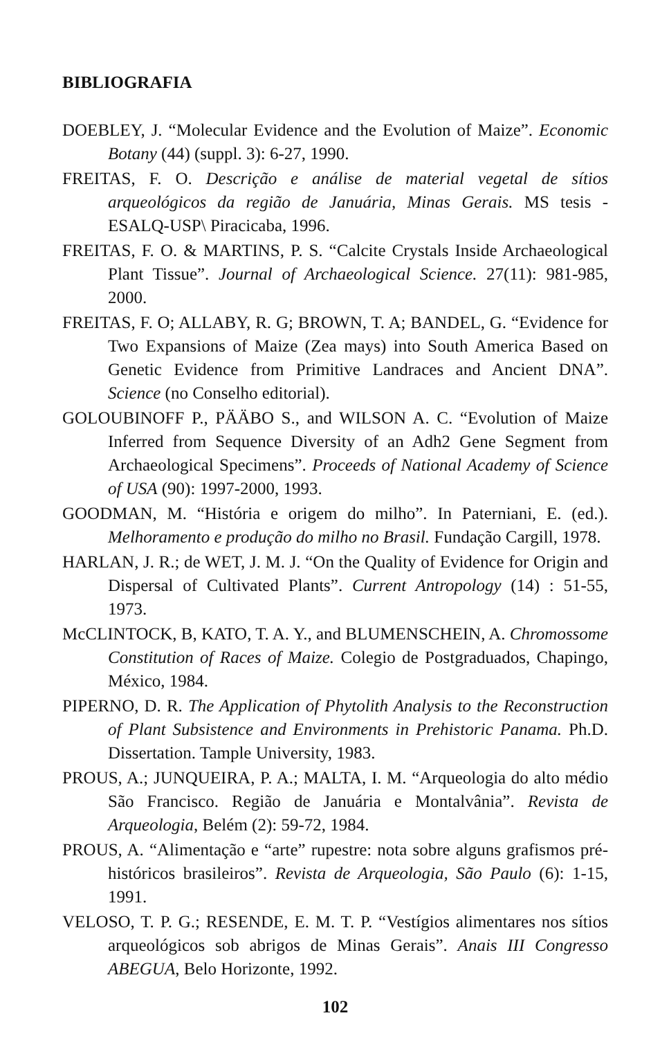BIBLIOGRAFIA
DOEBLEY, J. “Molecular Evidence and the Evolution of Maize”. Economic Botany (44) (suppl. 3): 6-27, 1990.
FREITAS, F. O. Descrição e análise de material vegetal de sítios arqueológicos da região de Januária, Minas Gerais. MS tesis - ESALQ-USP\ Piracicaba, 1996.
FREITAS, F. O. & MARTINS, P. S. “Calcite Crystals Inside Archaeological Plant Tissue”. Journal of Archaeological Science. 27(11): 981-985, 2000.
FREITAS, F. O; ALLABY, R. G; BROWN, T. A; BANDEL, G. “Evidence for Two Expansions of Maize (Zea mays) into South America Based on Genetic Evidence from Primitive Landraces and Ancient DNA”. Science (no Conselho editorial).
GOLOUBINOFF P., PÄÄBO S., and WILSON A. C. “Evolution of Maize Inferred from Sequence Diversity of an Adh2 Gene Segment from Archaeological Specimens”. Proceeds of National Academy of Science of USA (90): 1997-2000, 1993.
GOODMAN, M. “História e origem do milho”. In Paterniani, E. (ed.). Melhoramento e produção do milho no Brasil. Fundação Cargill, 1978.
HARLAN, J. R.; de WET, J. M. J. “On the Quality of Evidence for Origin and Dispersal of Cultivated Plants”. Current Antropology (14) : 51-55, 1973.
McCLINTOCK, B, KATO, T. A. Y., and BLUMENSCHEIN, A. Chromossome Constitution of Races of Maize. Colegio de Postgraduados, Chapingo, México, 1984.
PIPERNO, D. R. The Application of Phytolith Analysis to the Reconstruction of Plant Subsistence and Environments in Prehistoric Panama. Ph.D. Dissertation. Tample University, 1983.
PROUS, A.; JUNQUEIRA, P. A.; MALTA, I. M. “Arqueologia do alto médio São Francisco. Região de Januária e Montalvânia”. Revista de Arqueologia, Belém (2): 59-72, 1984.
PROUS, A. “Alimentação e “arte” rupestre: nota sobre alguns grafismos pré-históricos brasileiros”. Revista de Arqueologia, São Paulo (6): 1-15, 1991.
VELOSO, T. P. G.; RESENDE, E. M. T. P. “Vestígios alimentares nos sítios arqueológicos sob abrigos de Minas Gerais”. Anais III Congresso ABEGUA, Belo Horizonte, 1992.
102